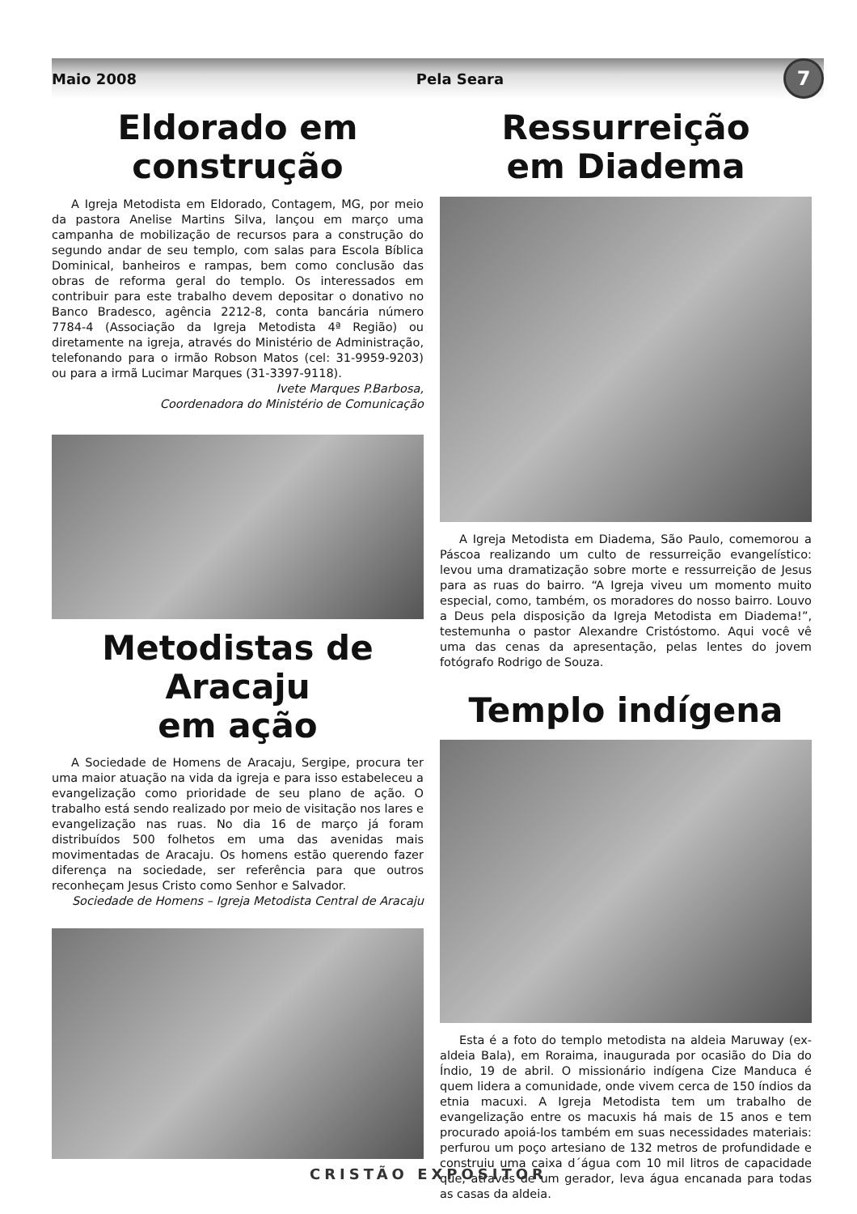Maio 2008 Pela Seara
7
Eldorado em
construção
A Igreja Metodista em Eldorado, Contagem, MG, por meio da pastora Anelise Martins Silva, lançou em março uma campanha de mobilização de recursos para a construção do segundo andar de seu templo, com salas para Escola Bíblica Dominical, banheiros e rampas, bem como conclusão das obras de reforma geral do templo. Os interessados em contribuir para este trabalho devem depositar o donativo no Banco Bradesco, agência 2212-8, conta bancária número 7784-4 (Associação da Igreja Metodista 4ª Região) ou diretamente na igreja, através do Ministério de Administração, telefonando para o irmão Robson Matos (cel: 31-9959-9203) ou para a irmã Lucimar Marques (31-3397-9118).
Ivete Marques P.Barbosa,
Coordenadora do Ministério de Comunicação
Metodistas de Aracaju
em ação
A Sociedade de Homens de Aracaju, Sergipe, procura ter uma maior atuação na vida da igreja e para isso estabeleceu a evangelização como prioridade de seu plano de ação. O trabalho está sendo realizado por meio de visitação nos lares e evangelização nas ruas. No dia 16 de março já foram distribuídos 500 folhetos em uma das avenidas mais movimentadas de Aracaju. Os homens estão querendo fazer diferença na sociedade, ser referência para que outros reconheçam Jesus Cristo como Senhor e Salvador.
Sociedade de Homens – Igreja Metodista Central de Aracaju
Ressurreição
em Diadema
A Igreja Metodista em Diadema, São Paulo, comemorou a Páscoa realizando um culto de ressurreição evangelístico: levou uma dramatização sobre morte e ressurreição de Jesus para as ruas do bairro. “A Igreja viveu um momento muito especial, como, também, os moradores do nosso bairro. Louvo a Deus pela disposição da Igreja Metodista em Diadema!”, testemunha o pastor Alexandre Cristóstomo. Aqui você vê uma das cenas da apresentação, pelas lentes do jovem fotógrafo Rodrigo de Souza.
Templo indígena
Esta é a foto do templo metodista na aldeia Maruway (ex-aldeia Bala), em Roraima, inaugurada por ocasião do Dia do Índio, 19 de abril. O missionário indígena Cize Manduca é quem lidera a comunidade, onde vivem cerca de 150 índios da etnia macuxi. A Igreja Metodista tem um trabalho de evangelização entre os macuxis há mais de 15 anos e tem procurado apoiá-los também em suas necessidades materiais: perfurou um poço artesiano de 132 metros de profundidade e construiu uma caixa d´água com 10 mil litros de capacidade que, através de um gerador, leva água encanada para todas as casas da aldeia.
CRISTÃO EXPOSITOR